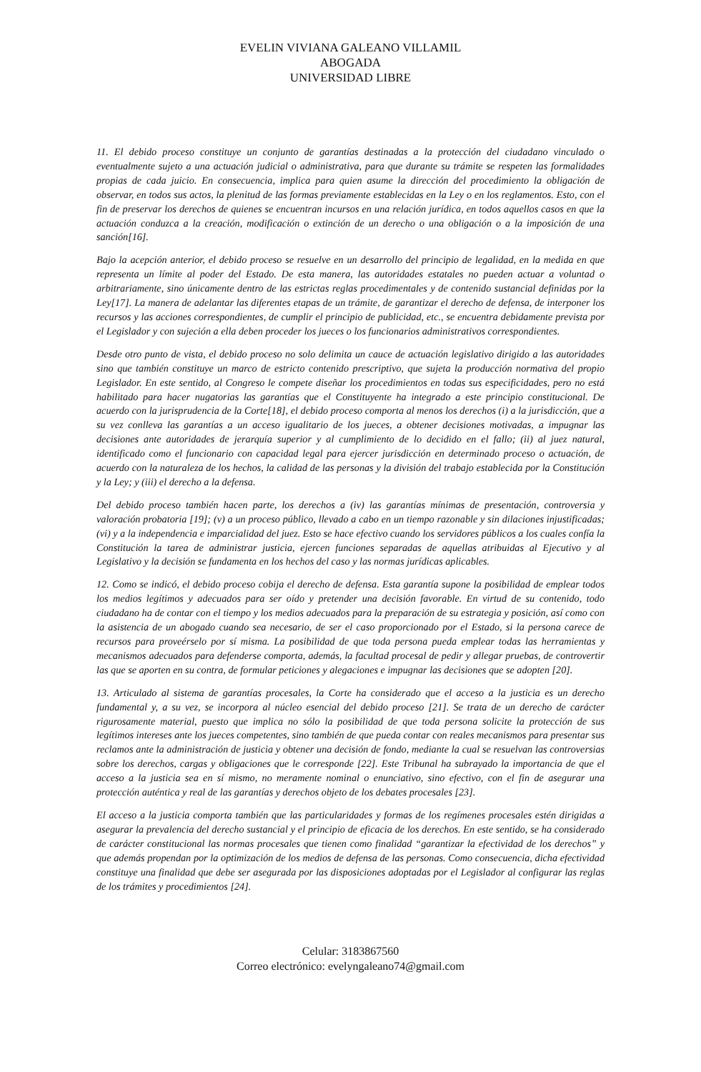EVELIN VIVIANA GALEANO VILLAMIL
ABOGADA
UNIVERSIDAD LIBRE
11. El debido proceso constituye un conjunto de garantías destinadas a la protección del ciudadano vinculado o eventualmente sujeto a una actuación judicial o administrativa, para que durante su trámite se respeten las formalidades propias de cada juicio. En consecuencia, implica para quien asume la dirección del procedimiento la obligación de observar, en todos sus actos, la plenitud de las formas previamente establecidas en la Ley o en los reglamentos. Esto, con el fin de preservar los derechos de quienes se encuentran incursos en una relación jurídica, en todos aquellos casos en que la actuación conduzca a la creación, modificación o extinción de un derecho o una obligación o a la imposición de una sanción[16].
Bajo la acepción anterior, el debido proceso se resuelve en un desarrollo del principio de legalidad, en la medida en que representa un límite al poder del Estado. De esta manera, las autoridades estatales no pueden actuar a voluntad o arbitrariamente, sino únicamente dentro de las estrictas reglas procedimentales y de contenido sustancial definidas por la Ley[17]. La manera de adelantar las diferentes etapas de un trámite, de garantizar el derecho de defensa, de interponer los recursos y las acciones correspondientes, de cumplir el principio de publicidad, etc., se encuentra debidamente prevista por el Legislador y con sujeción a ella deben proceder los jueces o los funcionarios administrativos correspondientes.
Desde otro punto de vista, el debido proceso no solo delimita un cauce de actuación legislativo dirigido a las autoridades sino que también constituye un marco de estricto contenido prescriptivo, que sujeta la producción normativa del propio Legislador. En este sentido, al Congreso le compete diseñar los procedimientos en todas sus especificidades, pero no está habilitado para hacer nugatorias las garantías que el Constituyente ha integrado a este principio constitucional. De acuerdo con la jurisprudencia de la Corte[18], el debido proceso comporta al menos los derechos (i) a la jurisdicción, que a su vez conlleva las garantías a un acceso igualitario de los jueces, a obtener decisiones motivadas, a impugnar las decisiones ante autoridades de jerarquía superior y al cumplimiento de lo decidido en el fallo; (ii) al juez natural, identificado como el funcionario con capacidad legal para ejercer jurisdicción en determinado proceso o actuación, de acuerdo con la naturaleza de los hechos, la calidad de las personas y la división del trabajo establecida por la Constitución y la Ley; y (iii) el derecho a la defensa.
Del debido proceso también hacen parte, los derechos a (iv) las garantías mínimas de presentación, controversia y valoración probatoria [19]; (v) a un proceso público, llevado a cabo en un tiempo razonable y sin dilaciones injustificadas; (vi) y a la independencia e imparcialidad del juez. Esto se hace efectivo cuando los servidores públicos a los cuales confía la Constitución la tarea de administrar justicia, ejercen funciones separadas de aquellas atribuidas al Ejecutivo y al Legislativo y la decisión se fundamenta en los hechos del caso y las normas jurídicas aplicables.
12. Como se indicó, el debido proceso cobija el derecho de defensa. Esta garantía supone la posibilidad de emplear todos los medios legítimos y adecuados para ser oído y pretender una decisión favorable. En virtud de su contenido, todo ciudadano ha de contar con el tiempo y los medios adecuados para la preparación de su estrategia y posición, así como con la asistencia de un abogado cuando sea necesario, de ser el caso proporcionado por el Estado, si la persona carece de recursos para proveérselo por sí misma. La posibilidad de que toda persona pueda emplear todas las herramientas y mecanismos adecuados para defenderse comporta, además, la facultad procesal de pedir y allegar pruebas, de controvertir las que se aporten en su contra, de formular peticiones y alegaciones e impugnar las decisiones que se adopten [20].
13. Articulado al sistema de garantías procesales, la Corte ha considerado que el acceso a la justicia es un derecho fundamental y, a su vez, se incorpora al núcleo esencial del debido proceso [21]. Se trata de un derecho de carácter rigurosamente material, puesto que implica no sólo la posibilidad de que toda persona solicite la protección de sus legítimos intereses ante los jueces competentes, sino también de que pueda contar con reales mecanismos para presentar sus reclamos ante la administración de justicia y obtener una decisión de fondo, mediante la cual se resuelvan las controversias sobre los derechos, cargas y obligaciones que le corresponde [22]. Este Tribunal ha subrayado la importancia de que el acceso a la justicia sea en sí mismo, no meramente nominal o enunciativo, sino efectivo, con el fin de asegurar una protección auténtica y real de las garantías y derechos objeto de los debates procesales [23].
El acceso a la justicia comporta también que las particularidades y formas de los regímenes procesales estén dirigidas a asegurar la prevalencia del derecho sustancial y el principio de eficacia de los derechos. En este sentido, se ha considerado de carácter constitucional las normas procesales que tienen como finalidad “garantizar la efectividad de los derechos” y que además propendan por la optimización de los medios de defensa de las personas. Como consecuencia, dicha efectividad constituye una finalidad que debe ser asegurada por las disposiciones adoptadas por el Legislador al configurar las reglas de los trámites y procedimientos [24].
Celular: 3183867560
Correo electrónico: evelyngaleano74@gmail.com